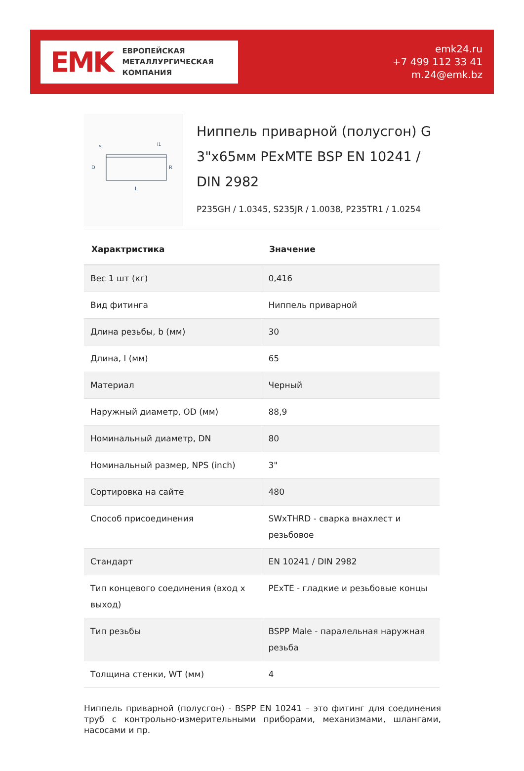EMK
ЕВРОПЕЙСКАЯ
МЕТАЛЛУРГИЧЕСКАЯ
КОМПАНИЯ
emk24.ru
+7 499 112 33 41
m.24@emk.bz
D
R
L
l1
S
Ниппель приварной (полусгон) G 3"x65мм PExMTE BSP EN 10241 / DIN 2982
P235GH / 1.0345, S235JR / 1.0038, P235TR1 / 1.0254
| Характристика | Значение |
| --- | --- |
| Вес 1 шт (кг) | 0,416 |
| Вид фитинга | Ниппель приварной |
| Длина резьбы, b (мм) | 30 |
| Длина, l (мм) | 65 |
| Материал | Черный |
| Наружный диаметр, OD (мм) | 88,9 |
| Номинальный диаметр, DN | 80 |
| Номинальный размер, NPS (inch) | 3" |
| Сортировка на сайте | 480 |
| Способ присоединения | SWxTHRD - сварка внахлест и резьбовое |
| Стандарт | EN 10241 / DIN 2982 |
| Тип концевого соединения (вход х выход) | PExTE - гладкие и резьбовые концы |
| Тип резьбы | BSPP Male - паралельная наружная резьба |
| Толщина стенки, WT (мм) | 4 |
Ниппель приварной (полусгон) - BSPP EN 10241 – это фитинг для соединения труб с контрольно-измерительными приборами, механизмами, шлангами, насосами и пр.